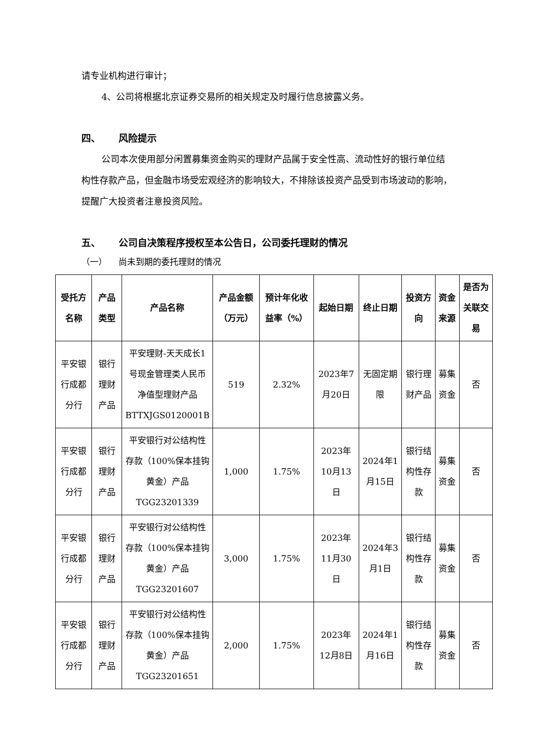请专业机构进行审计；
4、公司将根据北京证券交易所的相关规定及时履行信息披露义务。
四、 风险提示
公司本次使用部分闲置募集资金购买的理财产品属于安全性高、流动性好的银行单位结构性存款产品，但金融市场受宏观经济的影响较大，不排除该投资产品受到市场波动的影响，提醒广大投资者注意投资风险。
五、 公司自决策程序授权至本公告日，公司委托理财的情况
（一） 尚未到期的委托理财的情况
| 受托方名称 | 产品类型 | 产品名称 | 产品金额（万元） | 预计年化收益率（%） | 起始日期 | 终止日期 | 投资方向 | 资金来源 | 是否为关联交易 |
| --- | --- | --- | --- | --- | --- | --- | --- | --- | --- |
| 平安银行成都分行 | 银行理财产品 | 平安理财-天天成长1号现金管理类人民币净值型理财产品 BTTXJGS0120001B | 519 | 2.32% | 2023年7月20日 | 无固定期限 | 银行理财产品 | 募集资金 | 否 |
| 平安银行成都分行 | 银行理财产品 | 平安银行对公结构性存款（100%保本挂钩黄金）产品 TGG23201339 | 1,000 | 1.75% | 2023年10月13日 | 2024年1月15日 | 银行结构性存款 | 募集资金 | 否 |
| 平安银行成都分行 | 银行理财产品 | 平安银行对公结构性存款（100%保本挂钩黄金）产品 TGG23201607 | 3,000 | 1.75% | 2023年11月30日 | 2024年3月1日 | 银行结构性存款 | 募集资金 | 否 |
| 平安银行成都分行 | 银行理财产品 | 平安银行对公结构性存款（100%保本挂钩黄金）产品 TGG23201651 | 2,000 | 1.75% | 2023年12月8日 | 2024年1月16日 | 银行结构性存款 | 募集资金 | 否 |